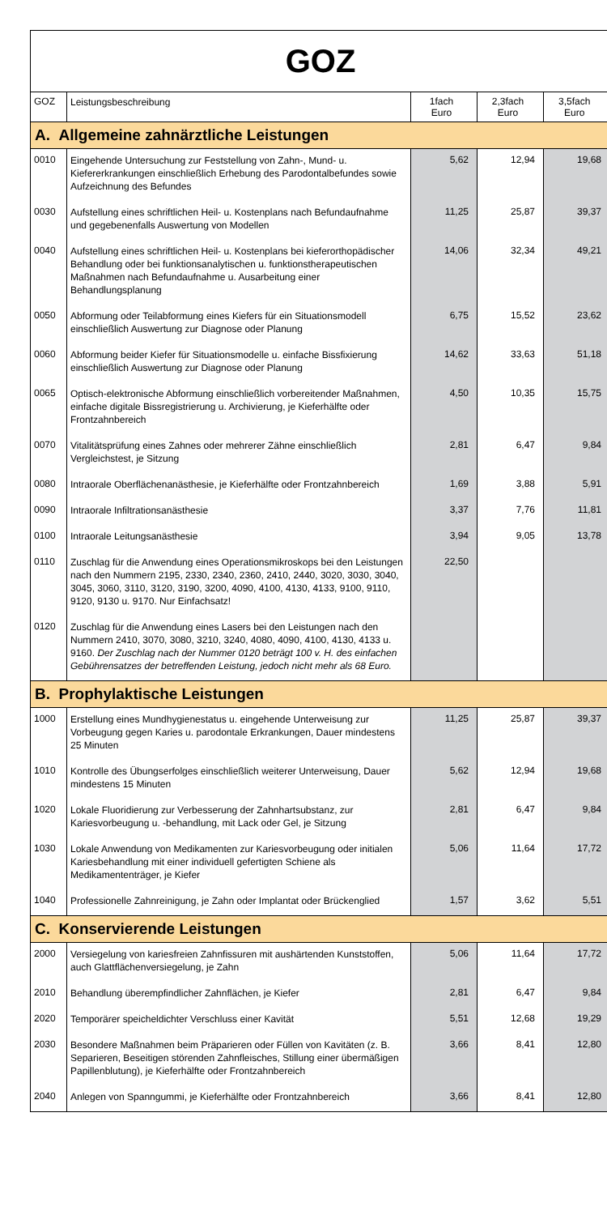GOZ
| GOZ | Leistungsbeschreibung | 1fach Euro | 2,3fach Euro | 3,5fach Euro |
| --- | --- | --- | --- | --- |
| A. Allgemeine zahnärztliche Leistungen | | | | |
| 0010 | Eingehende Untersuchung zur Feststellung von Zahn-, Mund- u. Kiefererkrankungen einschließlich Erhebung des Parodontalbefundes sowie Aufzeichnung des Befundes | 5,62 | 12,94 | 19,68 |
| 0030 | Aufstellung eines schriftlichen Heil- u. Kostenplans nach Befundaufnahme und gegebenenfalls Auswertung von Modellen | 11,25 | 25,87 | 39,37 |
| 0040 | Aufstellung eines schriftlichen Heil- u. Kostenplans bei kieferorthopädischer Behandlung oder bei funktionsanalytischen u. funktionstherapeutischen Maßnahmen nach Befundaufnahme u. Ausarbeitung einer Behandlungsplanung | 14,06 | 32,34 | 49,21 |
| 0050 | Abformung oder Teilabformung eines Kiefers für ein Situationsmodell einschließlich Auswertung zur Diagnose oder Planung | 6,75 | 15,52 | 23,62 |
| 0060 | Abformung beider Kiefer für Situationsmodelle u. einfache Bissfixierung einschließlich Auswertung zur Diagnose oder Planung | 14,62 | 33,63 | 51,18 |
| 0065 | Optisch-elektronische Abformung einschließlich vorbereitender Maßnahmen, einfache digitale Bissregistrierung u. Archivierung, je Kieferhälfte oder Frontzahnbereich | 4,50 | 10,35 | 15,75 |
| 0070 | Vitalitätsprüfung eines Zahnes oder mehrerer Zähne einschließlich Vergleichstest, je Sitzung | 2,81 | 6,47 | 9,84 |
| 0080 | Intraorale Oberflächenanästhesie, je Kieferhälfte oder Frontzahnbereich | 1,69 | 3,88 | 5,91 |
| 0090 | Intraorale Infiltrationsanästhesie | 3,37 | 7,76 | 11,81 |
| 0100 | Intraorale Leitungsanästhesie | 3,94 | 9,05 | 13,78 |
| 0110 | Zuschlag für die Anwendung eines Operationsmikroskops bei den Leistungen nach den Nummern 2195, 2330, 2340, 2360, 2410, 2440, 3020, 3030, 3040, 3045, 3060, 3110, 3120, 3190, 3200, 4090, 4100, 4130, 4133, 9100, 9110, 9120, 9130 u. 9170. Nur Einfachsatz! | 22,50 | | |
| 0120 | Zuschlag für die Anwendung eines Lasers bei den Leistungen nach den Nummern 2410, 3070, 3080, 3210, 3240, 4080, 4090, 4100, 4130, 4133 u. 9160. Der Zuschlag nach der Nummer 0120 beträgt 100 v. H. des einfachen Gebührensatzes der betreffenden Leistung, jedoch nicht mehr als 68 Euro. | | | |
| B. Prophylaktische Leistungen | | | | |
| 1000 | Erstellung eines Mundhygienestatus u. eingehende Unterweisung zur Vorbeugung gegen Karies u. parodontale Erkrankungen, Dauer mindestens 25 Minuten | 11,25 | 25,87 | 39,37 |
| 1010 | Kontrolle des Übungserfolges einschließlich weiterer Unterweisung, Dauer mindestens 15 Minuten | 5,62 | 12,94 | 19,68 |
| 1020 | Lokale Fluoridierung zur Verbesserung der Zahnhartsubstanz, zur Kariesvorbeugung u. -behandlung, mit Lack oder Gel, je Sitzung | 2,81 | 6,47 | 9,84 |
| 1030 | Lokale Anwendung von Medikamenten zur Kariesvorbeugung oder initialen Kariesbehandlung mit einer individuell gefertigten Schiene als Medikamententräger, je Kiefer | 5,06 | 11,64 | 17,72 |
| 1040 | Professionelle Zahnreinigung, je Zahn oder Implantat oder Brückenglied | 1,57 | 3,62 | 5,51 |
| C. Konservierende Leistungen | | | | |
| 2000 | Versiegelung von kariesfreien Zahnfissuren mit aushärtenden Kunststoffen, auch Glattflächenversiegelung, je Zahn | 5,06 | 11,64 | 17,72 |
| 2010 | Behandlung überempfindlicher Zahnflächen, je Kiefer | 2,81 | 6,47 | 9,84 |
| 2020 | Temporärer speicheldichter Verschluss einer Kavität | 5,51 | 12,68 | 19,29 |
| 2030 | Besondere Maßnahmen beim Präparieren oder Füllen von Kavitäten (z. B. Separieren, Beseitigen störenden Zahnfleisches, Stillung einer übermäßigen Papillenblutung), je Kieferhälfte oder Frontzahnbereich | 3,66 | 8,41 | 12,80 |
| 2040 | Anlegen von Spanngummi, je Kieferhälfte oder Frontzahnbereich | 3,66 | 8,41 | 12,80 |